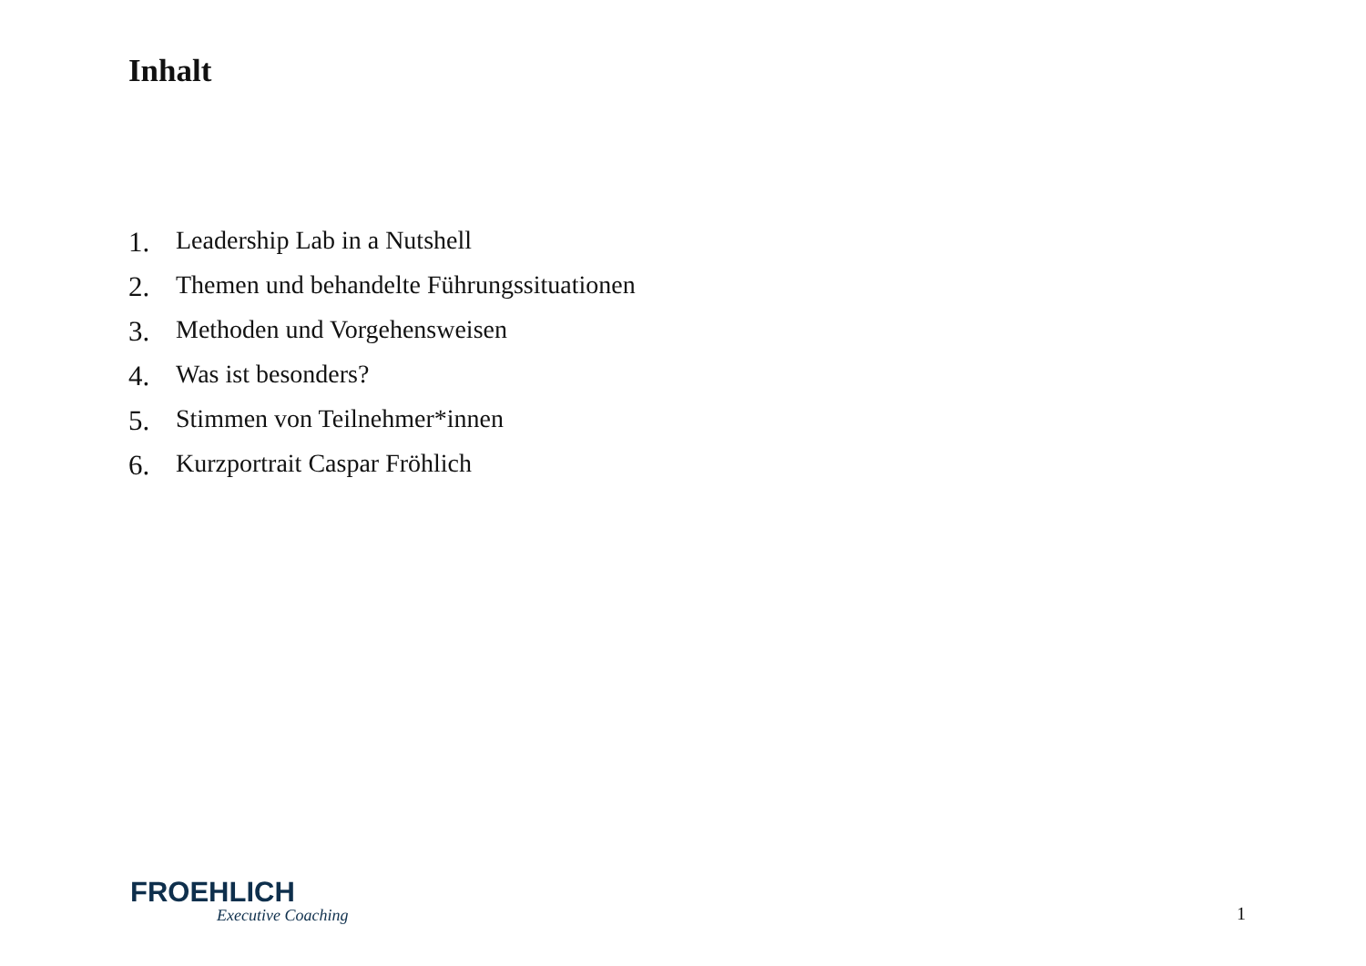Inhalt
1. Leadership Lab in a Nutshell
2. Themen und behandelte Führungssituationen
3. Methoden und Vorgehensweisen
4. Was ist besonders?
5. Stimmen von Teilnehmer*innen
6. Kurzportrait Caspar Fröhlich
FROEHLICH
Executive Coaching
1